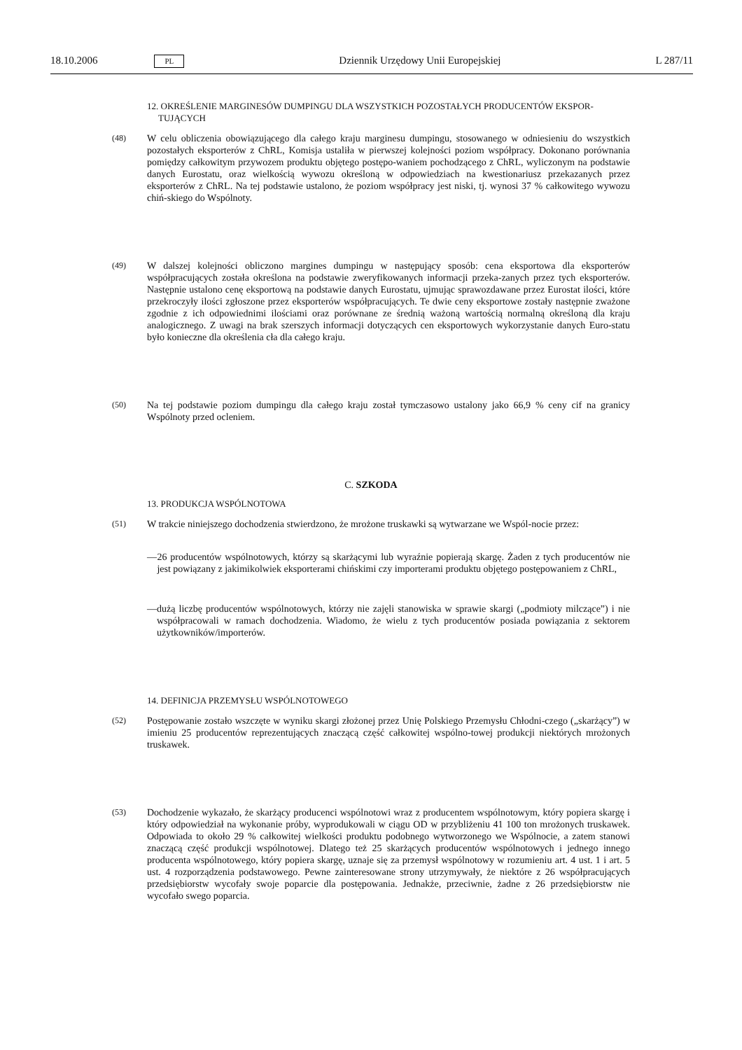18.10.2006 PL Dziennik Urzędowy Unii Europejskiej L 287/11
12. OKREŚLENIE MARGINESÓW DUMPINGU DLA WSZYSTKICH POZOSTAŁYCH PRODUCENTÓW EKSPOR-TUJĄCYCH
(48) W celu obliczenia obowiązującego dla całego kraju marginesu dumpingu, stosowanego w odniesieniu do wszystkich pozostałych eksporterów z ChRL, Komisja ustaliła w pierwszej kolejności poziom współpracy. Dokonano porównania pomiędzy całkowitym przywozem produktu objętego postępo-waniem pochodzącego z ChRL, wyliczonym na podstawie danych Eurostatu, oraz wielkością wywozu określoną w odpowiedziach na kwestionariusz przekazanych przez eksporterów z ChRL. Na tej podstawie ustalono, że poziom współpracy jest niski, tj. wynosi 37 % całkowitego wywozu chiń-skiego do Wspólnoty.
(49) W dalszej kolejności obliczono margines dumpingu w następujący sposób: cena eksportowa dla eksporterów współpracujących została określona na podstawie zweryfikowanych informacji przeka-zanych przez tych eksporterów. Następnie ustalono cenę eksportową na podstawie danych Eurostatu, ujmując sprawozdawane przez Eurostat ilości, które przekroczyły ilości zgłoszone przez eksporterów współpracujących. Te dwie ceny eksportowe zostały następnie zważone zgodnie z ich odpowiednimi ilościami oraz porównane ze średnią ważoną wartością normalną określoną dla kraju analogicznego. Z uwagi na brak szerszych informacji dotyczących cen eksportowych wykorzystanie danych Euro-statu było konieczne dla określenia cła dla całego kraju.
(50) Na tej podstawie poziom dumpingu dla całego kraju został tymczasowo ustalony jako 66,9 % ceny cif na granicy Wspólnoty przed ocleniem.
C. SZKODA
13. PRODUKCJA WSPÓLNOTOWA
(51) W trakcie niniejszego dochodzenia stwierdzono, że mrożone truskawki są wytwarzane we Wspól-nocie przez:
— 26 producentów wspólnotowych, którzy są skarżącymi lub wyraźnie popierają skargę. Żaden z tych producentów nie jest powiązany z jakimikolwiek eksporterami chińskimi czy importerami produktu objętego postępowaniem z ChRL,
— dużą liczbę producentów wspólnotowych, którzy nie zajęli stanowiska w sprawie skargi („podmioty milczące”) i nie współpracowali w ramach dochodzenia. Wiadomo, że wielu z tych producentów posiada powiązania z sektorem użytkowników/importerów.
14. DEFINICJA PRZEMYSŁU WSPÓLNOTOWEGO
(52) Postępowanie zostało wszczęte w wyniku skargi złożonej przez Unię Polskiego Przemysłu Chłodni-czego („skarżący”) w imieniu 25 producentów reprezentujących znaczącą część całkowitej wspólno-towej produkcji niektórych mrożonych truskawek.
(53) Dochodzenie wykazało, że skarżący producenci wspólnotowi wraz z producentem wspólnotowym, który popiera skargę i który odpowiedział na wykonanie próby, wyprodukowali w ciągu OD w przybliżeniu 41 100 ton mrożonych truskawek. Odpowiada to około 29 % całkowitej wielkości produktu podobnego wytworzonego we Wspólnocie, a zatem stanowi znaczącą część produkcji wspólnotowej. Dlatego też 25 skarżących producentów wspólnotowych i jednego innego producenta wspólnotowego, który popiera skargę, uznaje się za przemysł wspólnotowy w rozumieniu art. 4 ust. 1 i art. 5 ust. 4 rozporządzenia podstawowego. Pewne zainteresowane strony utrzymywały, że niektóre z 26 współpracujących przedsiębiorstw wycofały swoje poparcie dla postępowania. Jednakże, przeciwnie, żadne z 26 przedsiębiorstw nie wycofało swego poparcia.